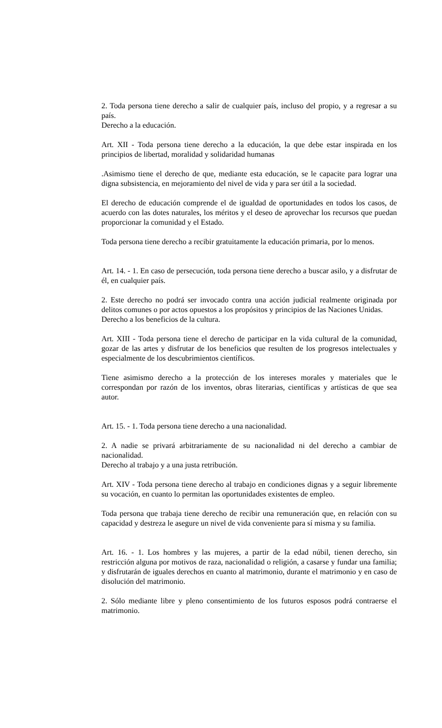2. Toda persona tiene derecho a salir de cualquier país, incluso del propio, y a regresar a su país.
Derecho a la educación.
Art. XII - Toda persona tiene derecho a la educación, la que debe estar inspirada en los principios de libertad, moralidad y solidaridad humanas
.Asimismo tiene el derecho de que, mediante esta educación, se le capacite para lograr una digna subsistencia, en mejoramiento del nivel de vida y para ser útil a la sociedad.
El derecho de educación comprende el de igualdad de oportunidades en todos los casos, de acuerdo con las dotes naturales, los méritos y el deseo de aprovechar los recursos que puedan proporcionar la comunidad y el Estado.
Toda persona tiene derecho a recibir gratuitamente la educación primaria, por lo menos.
Art. 14. - 1. En caso de persecución, toda persona tiene derecho a buscar asilo, y a disfrutar de él, en cualquier país.
2. Este derecho no podrá ser invocado contra una acción judicial realmente originada por delitos comunes o por actos opuestos a los propósitos y principios de las Naciones Unidas.
Derecho a los beneficios de la cultura.
Art. XIII - Toda persona tiene el derecho de participar en la vida cultural de la comunidad, gozar de las artes y disfrutar de los beneficios que resulten de los progresos intelectuales y especialmente de los descubrimientos científicos.
Tiene asimismo derecho a la protección de los intereses morales y materiales que le correspondan por razón de los inventos, obras literarias, científicas y artísticas de que sea autor.
Art. 15. - 1. Toda persona tiene derecho a una nacionalidad.
2. A nadie se privará arbitrariamente de su nacionalidad ni del derecho a cambiar de nacionalidad.
Derecho al trabajo y a una justa retribución.
Art. XIV - Toda persona tiene derecho al trabajo en condiciones dignas y a seguir libremente su vocación, en cuanto lo permitan las oportunidades existentes de empleo.
Toda persona que trabaja tiene derecho de recibir una remuneración que, en relación con su capacidad y destreza le asegure un nivel de vida conveniente para sí misma y su familia.
Art. 16. - 1. Los hombres y las mujeres, a partir de la edad núbil, tienen derecho, sin restricción alguna por motivos de raza, nacionalidad o religión, a casarse y fundar una familia; y disfrutarán de iguales derechos en cuanto al matrimonio, durante el matrimonio y en caso de disolución del matrimonio.
2. Sólo mediante libre y pleno consentimiento de los futuros esposos podrá contraerse el matrimonio.